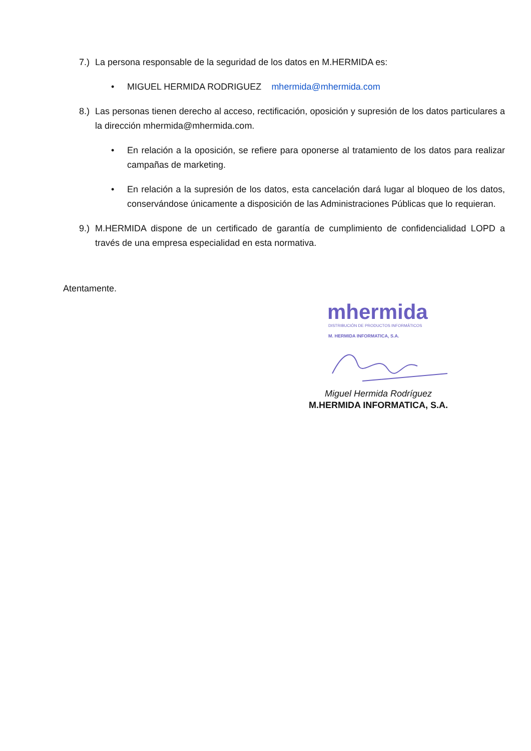7.) La persona responsable de la seguridad de los datos en M.HERMIDA es:
• MIGUEL HERMIDA RODRIGUEZ mhermida@mhermida.com
8.) Las personas tienen derecho al acceso, rectificación, oposición y supresión de los datos particulares a la dirección mhermida@mhermida.com.
• En relación a la oposición, se refiere para oponerse al tratamiento de los datos para realizar campañas de marketing.
• En relación a la supresión de los datos, esta cancelación dará lugar al bloqueo de los datos, conservándose únicamente a disposición de las Administraciones Públicas que lo requieran.
9.) M.HERMIDA dispone de un certificado de garantía de cumplimiento de confidencialidad LOPD a través de una empresa especialidad en esta normativa.
Atentamente.
mhermida
DISTRIBUCIÓN DE PRODUCTOS INFORMÁTICOS
M. HERMIDA INFORMATICA, S.A.
Miguel Hermida Rodríguez
M.HERMIDA INFORMATICA, S.A.